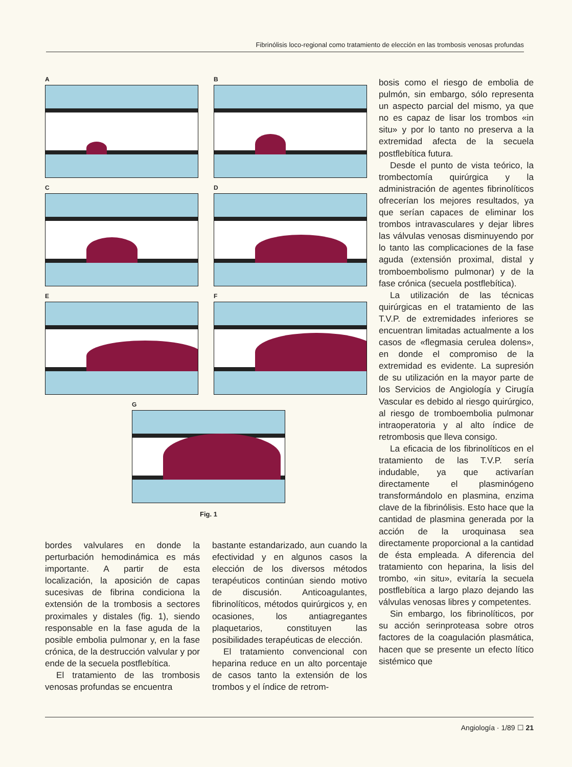Fibrinólisis loco-regional como tratamiento de elección en las trombosis venosas profundas
A
B
C
D
E
F
G
Fig. 1
bosis como el riesgo de embolia de pulmón, sin embargo, sólo representa un aspecto parcial del mismo, ya que no es capaz de lisar los trombos «in situ» y por lo tanto no preserva a la extremidad afecta de la secuela postflebítica futura.
Desde el punto de vista teórico, la trombectomía quirúrgica y la administración de agentes fibrinolíticos ofrecerían los mejores resultados, ya que serían capaces de eliminar los trombos intravasculares y dejar libres las válvulas venosas disminuyendo por lo tanto las complicaciones de la fase aguda (extensión proximal, distal y tromboembolismo pulmonar) y de la fase crónica (secuela postflebítica).
La utilización de las técnicas quirúrgicas en el tratamiento de las T.V.P. de extremidades inferiores se encuentran limitadas actualmente a los casos de «flegmasia cerulea dolens», en donde el compromiso de la extremidad es evidente. La supresión de su utilización en la mayor parte de los Servicios de Angiología y Cirugía Vascular es debido al riesgo quirúrgico, al riesgo de tromboembolia pulmonar intraoperatoria y al alto índice de retrombosis que lleva consigo.
La eficacia de los fibrinolíticos en el tratamiento de las T.V.P. sería indudable, ya que activarían directamente el plasminógeno transformándolo en plasmina, enzima clave de la fibrinólisis. Esto hace que la cantidad de plasmina generada por la acción de la uroquinasa sea directamente proporcional a la cantidad de ésta empleada. A diferencia del tratamiento con heparina, la lisis del trombo, «in situ», evitaría la secuela postflebítica a largo plazo dejando las válvulas venosas libres y competentes.
Sin embargo, los fibrinolíticos, por su acción serinproteasa sobre otros factores de la coagulación plasmática, hacen que se presente un efecto lítico sistémico que
bordes valvulares en donde la perturbación hemodinámica es más importante. A partir de esta localización, la aposición de capas sucesivas de fibrina condiciona la extensión de la trombosis a sectores proximales y distales (fig. 1), siendo responsable en la fase aguda de la posible embolia pulmonar y, en la fase crónica, de la destrucción valvular y por ende de la secuela postflebítica.
El tratamiento de las trombosis venosas profundas se encuentra
bastante estandarizado, aun cuando la efectividad y en algunos casos la elección de los diversos métodos terapéuticos continúan siendo motivo de discusión. Anticoagulantes, fibrinolíticos, métodos quirúrgicos y, en ocasiones, los antiagregantes plaquetarios, constituyen las posibilidades terapéuticas de elección.
El tratamiento convencional con heparina reduce en un alto porcentaje de casos tanto la extensión de los trombos y el índice de retrom-
Angiología · 1/89 ☐ 21